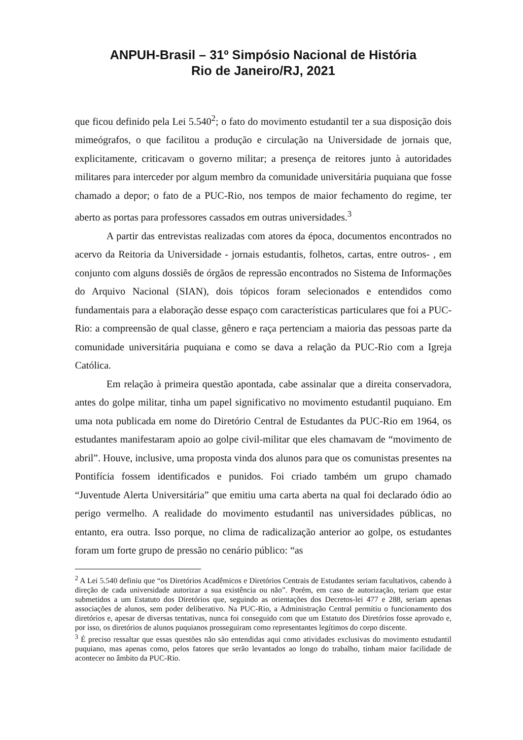ANPUH-Brasil – 31º Simpósio Nacional de História
Rio de Janeiro/RJ, 2021
que ficou definido pela Lei 5.540<sup>2</sup>; o fato do movimento estudantil ter a sua disposição dois mimeógrafos, o que facilitou a produção e circulação na Universidade de jornais que, explicitamente, criticavam o governo militar; a presença de reitores junto à autoridades militares para interceder por algum membro da comunidade universitária puquiana que fosse chamado a depor; o fato de a PUC-Rio, nos tempos de maior fechamento do regime, ter aberto as portas para professores cassados em outras universidades.<sup>3</sup>
A partir das entrevistas realizadas com atores da época, documentos encontrados no acervo da Reitoria da Universidade - jornais estudantis, folhetos, cartas, entre outros- , em conjunto com alguns dossiês de órgãos de repressão encontrados no Sistema de Informações do Arquivo Nacional (SIAN), dois tópicos foram selecionados e entendidos como fundamentais para a elaboração desse espaço com características particulares que foi a PUC-Rio: a compreensão de qual classe, gênero e raça pertenciam a maioria das pessoas parte da comunidade universitária puquiana e como se dava a relação da PUC-Rio com a Igreja Católica.
Em relação à primeira questão apontada, cabe assinalar que a direita conservadora, antes do golpe militar, tinha um papel significativo no movimento estudantil puquiano. Em uma nota publicada em nome do Diretório Central de Estudantes da PUC-Rio em 1964, os estudantes manifestaram apoio ao golpe civil-militar que eles chamavam de “movimento de abril”. Houve, inclusive, uma proposta vinda dos alunos para que os comunistas presentes na Pontifícia fossem identificados e punidos. Foi criado também um grupo chamado “Juventude Alerta Universitária” que emitiu uma carta aberta na qual foi declarado ódio ao perigo vermelho. A realidade do movimento estudantil nas universidades públicas, no entanto, era outra. Isso porque, no clima de radicalização anterior ao golpe, os estudantes foram um forte grupo de pressão no cenário público: “as
<sup>2</sup> A Lei 5.540 definiu que “os Diretórios Acadêmicos e Diretórios Centrais de Estudantes seriam facultativos, cabendo à direção de cada universidade autorizar a sua existência ou não”. Porém, em caso de autorização, teriam que estar submetidos a um Estatuto dos Diretórios que, seguindo as orientações dos Decretos-lei 477 e 288, seriam apenas associações de alunos, sem poder deliberativo. Na PUC-Rio, a Administração Central permitiu o funcionamento dos diretórios e, apesar de diversas tentativas, nunca foi conseguido com que um Estatuto dos Diretórios fosse aprovado e, por isso, os diretórios de alunos puquianos prosseguiram como representantes legítimos do corpo discente.
<sup>3</sup> É preciso ressaltar que essas questões não são entendidas aqui como atividades exclusivas do movimento estudantil puquiano, mas apenas como, pelos fatores que serão levantados ao longo do trabalho, tinham maior facilidade de acontecer no âmbito da PUC-Rio.